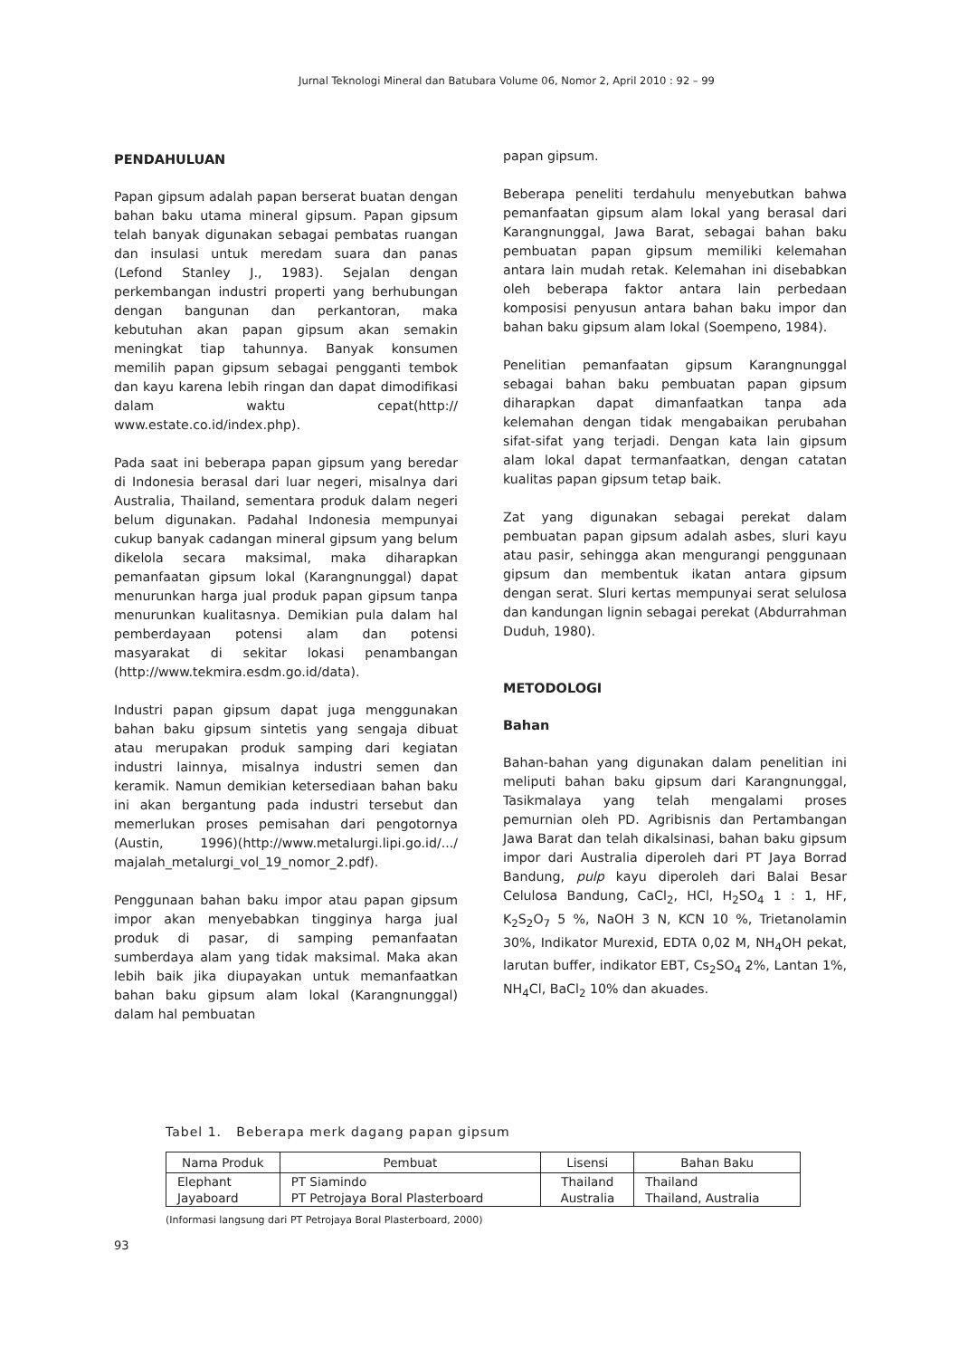Jurnal Teknologi Mineral dan Batubara Volume 06, Nomor 2, April 2010 : 92 – 99
PENDAHULUAN
Papan gipsum adalah papan berserat buatan dengan bahan baku utama mineral gipsum. Papan gipsum telah banyak digunakan sebagai pembatas ruangan dan insulasi untuk meredam suara dan panas (Lefond Stanley J., 1983). Sejalan dengan perkembangan industri properti yang berhubungan dengan bangunan dan perkantoran, maka kebutuhan akan papan gipsum akan semakin meningkat tiap tahunnya. Banyak konsumen memilih papan gipsum sebagai pengganti tembok dan kayu karena lebih ringan dan dapat dimodifikasi dalam waktu cepat(http:// www.estate.co.id/index.php).
Pada saat ini beberapa papan gipsum yang beredar di Indonesia berasal dari luar negeri, misalnya dari Australia, Thailand, sementara produk dalam negeri belum digunakan. Padahal Indonesia mempunyai cukup banyak cadangan mineral gipsum yang belum dikelola secara maksimal, maka diharapkan pemanfaatan gipsum lokal (Karangnunggal) dapat menurunkan harga jual produk papan gipsum tanpa menurunkan kualitasnya. Demikian pula dalam hal pemberdayaan potensi alam dan potensi masyarakat di sekitar lokasi penambangan (http://www.tekmira.esdm.go.id/data).
Industri papan gipsum dapat juga menggunakan bahan baku gipsum sintetis yang sengaja dibuat atau merupakan produk samping dari kegiatan industri lainnya, misalnya industri semen dan keramik. Namun demikian ketersediaan bahan baku ini akan bergantung pada industri tersebut dan memerlukan proses pemisahan dari pengotornya (Austin, 1996)(http://www.metalurgi.lipi.go.id/.../ majalah_metalurgi_vol_19_nomor_2.pdf).
Penggunaan bahan baku impor atau papan gipsum impor akan menyebabkan tingginya harga jual produk di pasar, di samping pemanfaatan sumberdaya alam yang tidak maksimal. Maka akan lebih baik jika diupayakan untuk memanfaatkan bahan baku gipsum alam lokal (Karangnunggal) dalam hal pembuatan
papan gipsum.
Beberapa peneliti terdahulu menyebutkan bahwa pemanfaatan gipsum alam lokal yang berasal dari Karangnunggal, Jawa Barat, sebagai bahan baku pembuatan papan gipsum memiliki kelemahan antara lain mudah retak. Kelemahan ini disebabkan oleh beberapa faktor antara lain perbedaan komposisi penyusun antara bahan baku impor dan bahan baku gipsum alam lokal (Soempeno, 1984).
Penelitian pemanfaatan gipsum Karangnunggal sebagai bahan baku pembuatan papan gipsum diharapkan dapat dimanfaatkan tanpa ada kelemahan dengan tidak mengabaikan perubahan sifat-sifat yang terjadi. Dengan kata lain gipsum alam lokal dapat termanfaatkan, dengan catatan kualitas papan gipsum tetap baik.
Zat yang digunakan sebagai perekat dalam pembuatan papan gipsum adalah asbes, sluri kayu atau pasir, sehingga akan mengurangi penggunaan gipsum dan membentuk ikatan antara gipsum dengan serat. Sluri kertas mempunyai serat selulosa dan kandungan lignin sebagai perekat (Abdurrahman Duduh, 1980).
METODOLOGI
Bahan
Bahan-bahan yang digunakan dalam penelitian ini meliputi bahan baku gipsum dari Karangnunggal, Tasikmalaya yang telah mengalami proses pemurnian oleh PD. Agribisnis dan Pertambangan Jawa Barat dan telah dikalsinasi, bahan baku gipsum impor dari Australia diperoleh dari PT Jaya Borrad Bandung, pulp kayu diperoleh dari Balai Besar Celulosa Bandung, CaCl<sub>2</sub>, HCl, H<sub>2</sub>SO<sub>4</sub> 1 : 1, HF, K<sub>2</sub>S<sub>2</sub>O<sub>7</sub> 5 %, NaOH 3 N, KCN 10 %, Trietanolamin 30%, Indikator Murexid, EDTA 0,02 M, NH<sub>4</sub>OH pekat, larutan buffer, indikator EBT, Cs<sub>2</sub>SO<sub>4</sub> 2%, Lantan 1%, NH<sub>4</sub>Cl, BaCl<sub>2</sub> 10% dan akuades.
Tabel 1. Beberapa merk dagang papan gipsum
| Nama Produk | Pembuat | Lisensi | Bahan Baku |
| --- | --- | --- | --- |
| Elephant | PT Siamindo | Thailand | Thailand |
| Jayaboard | PT Petrojaya Boral Plasterboard | Australia | Thailand, Australia |
(Informasi langsung dari PT Petrojaya Boral Plasterboard, 2000)
93